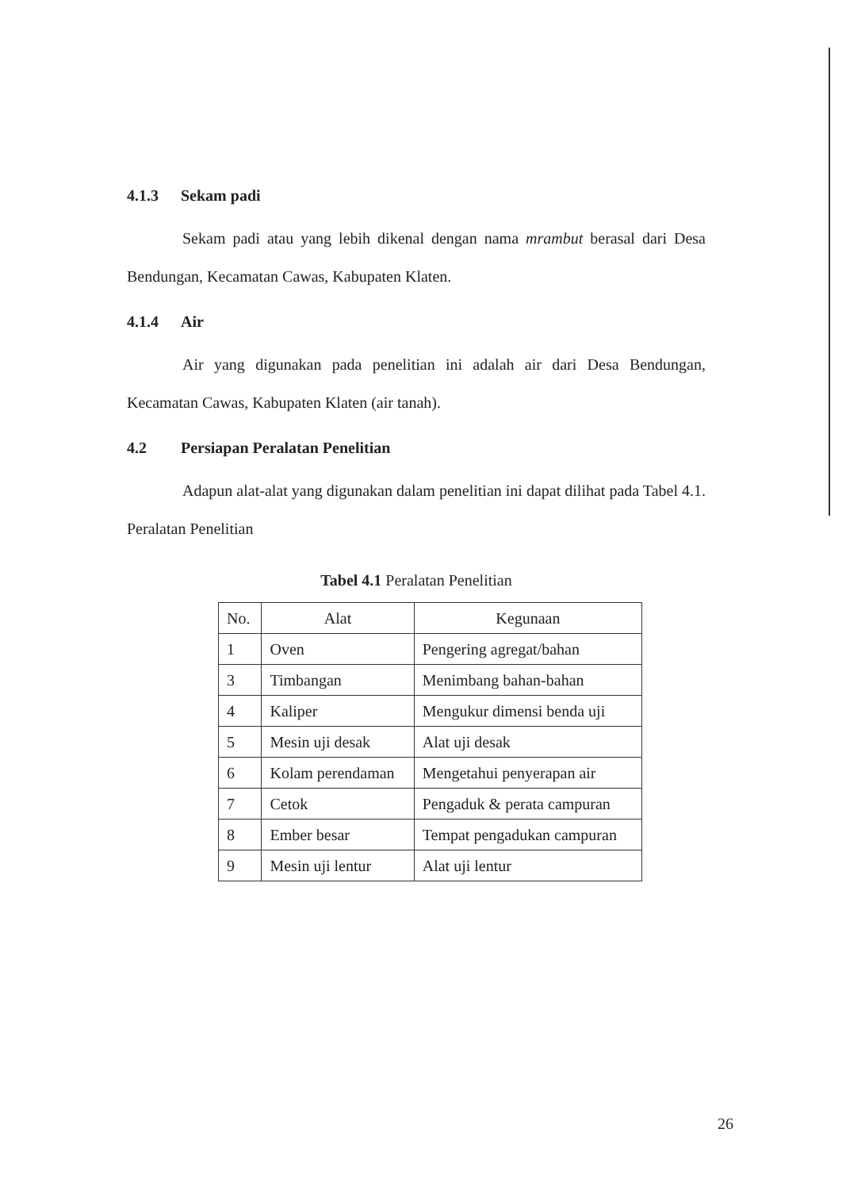4.1.3 Sekam padi
Sekam padi atau yang lebih dikenal dengan nama mrambut berasal dari Desa Bendungan, Kecamatan Cawas, Kabupaten Klaten.
4.1.4 Air
Air yang digunakan pada penelitian ini adalah air dari Desa Bendungan, Kecamatan Cawas, Kabupaten Klaten (air tanah).
4.2 Persiapan Peralatan Penelitian
Adapun alat-alat yang digunakan dalam penelitian ini dapat dilihat pada Tabel 4.1. Peralatan Penelitian
Tabel 4.1 Peralatan Penelitian
| No. | Alat | Kegunaan |
| --- | --- | --- |
| 1 | Oven | Pengering agregat/bahan |
| 3 | Timbangan | Menimbang bahan-bahan |
| 4 | Kaliper | Mengukur dimensi benda uji |
| 5 | Mesin uji desak | Alat uji desak |
| 6 | Kolam perendaman | Mengetahui penyerapan air |
| 7 | Cetok | Pengaduk & perata campuran |
| 8 | Ember besar | Tempat pengadukan campuran |
| 9 | Mesin uji lentur | Alat uji lentur |
26